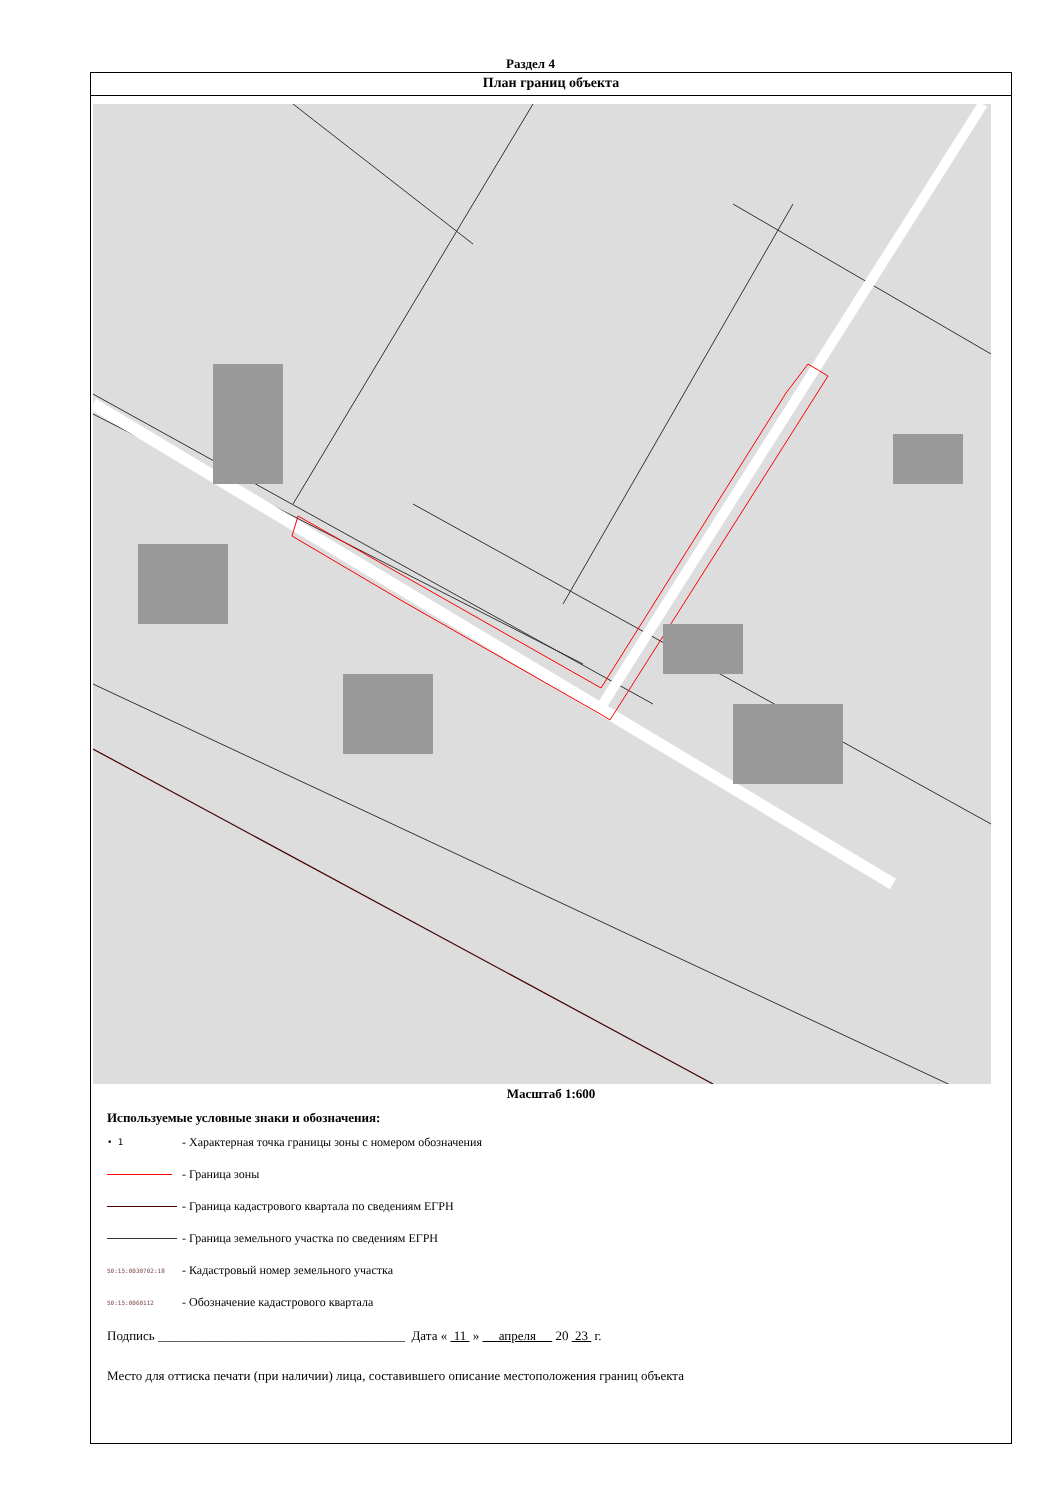Раздел 4
План границ объекта
Масштаб 1:600
Используемые условные знаки и обозначения:
• 1 - Характерная точка границы зоны с номером обозначения
- Граница зоны
- Граница кадастрового квартала по сведениям ЕГРН
- Граница земельного участка по сведениям ЕГРН
50:15:0030702:18 - Кадастровый номер земельного участка
50:15:0060112 - Обозначение кадастрового квартала
Подпись ______________________________________ Дата « 11 » апреля 20 23 г.
Место для оттиска печати (при наличии) лица, составившего описание местоположения границ объекта